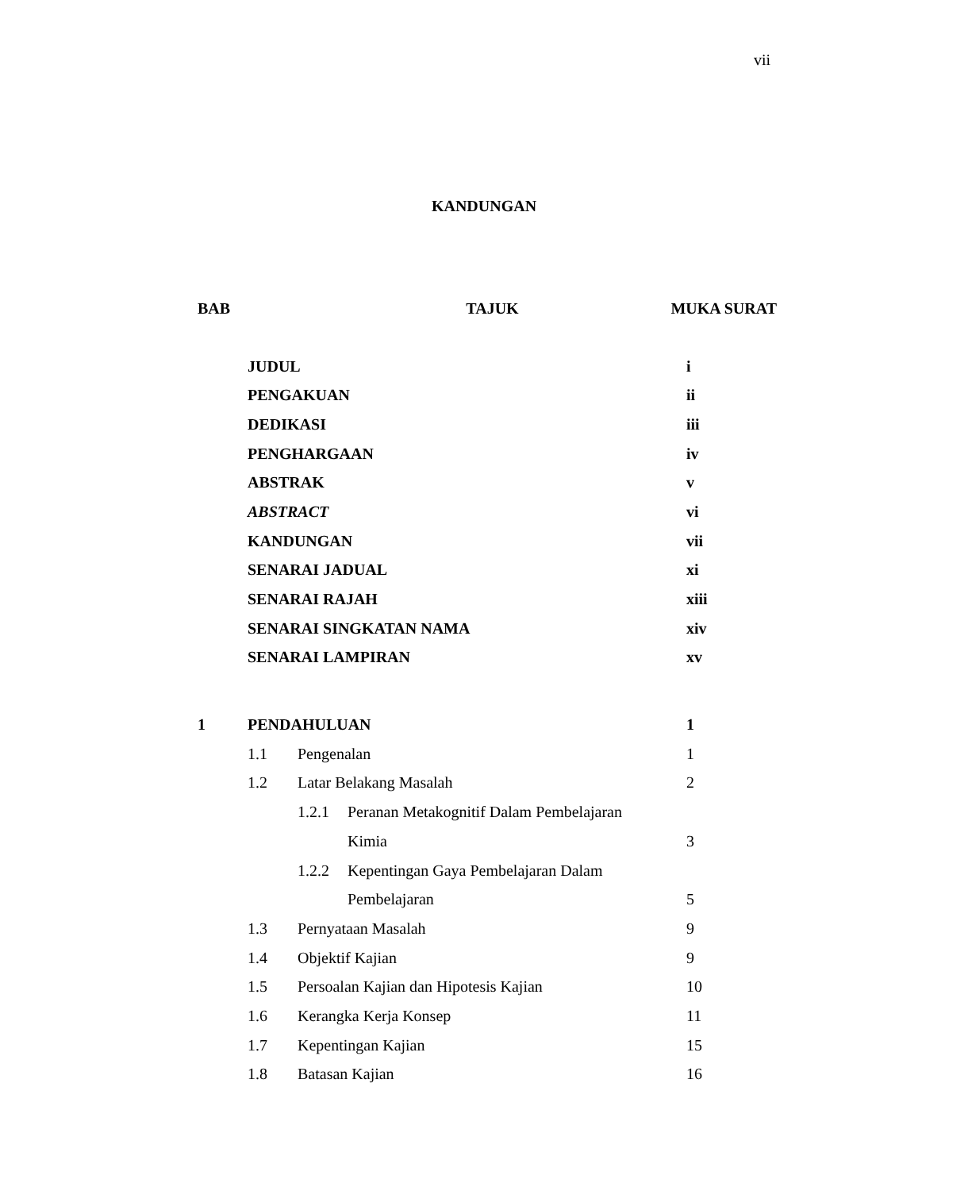vii
KANDUNGAN
| BAB | TAJUK | | | MUKA SURAT |
| --- | --- | --- | --- | --- |
| | JUDUL | | | i |
| | PENGAKUAN | | | ii |
| | DEDIKASI | | | iii |
| | PENGHARGAAN | | | iv |
| | ABSTRAK | | | v |
| | ABSTRACT | | | vi |
| | KANDUNGAN | | | vii |
| | SENARAI JADUAL | | | xi |
| | SENARAI RAJAH | | | xiii |
| | SENARAI SINGKATAN NAMA | | | xiv |
| | SENARAI LAMPIRAN | | | xv |
| 1 | PENDAHULUAN | | | 1 |
| | 1.1 | Pengenalan | | 1 |
| | 1.2 | Latar Belakang Masalah | | 2 |
| | | 1.2.1 | Peranan Metakognitif Dalam Pembelajaran | |
| | | | Kimia | 3 |
| | | 1.2.2 | Kepentingan Gaya Pembelajaran Dalam | |
| | | | Pembelajaran | 5 |
| | 1.3 | Pernyataan Masalah | | 9 |
| | 1.4 | Objektif Kajian | | 9 |
| | 1.5 | Persoalan Kajian dan Hipotesis Kajian | | 10 |
| | 1.6 | Kerangka Kerja Konsep | | 11 |
| | 1.7 | Kepentingan Kajian | | 15 |
| | 1.8 | Batasan Kajian | | 16 |